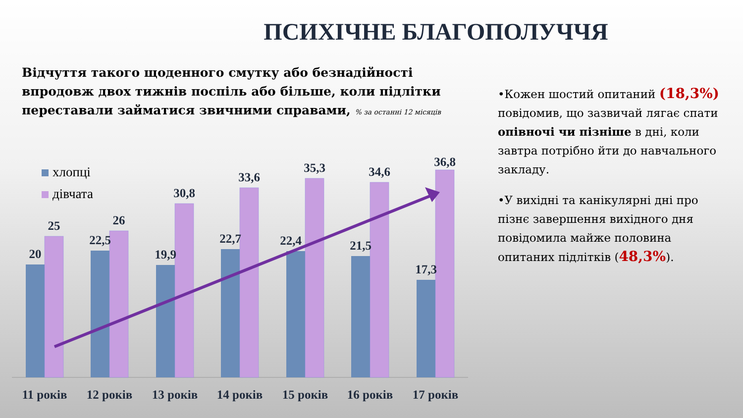ПСИХІЧНЕ БЛАГОПОЛУЧЧЯ
Відчуття такого щоденного смутку або безнадійності впродовж двох тижнів поспіль або більше, коли підлітки переставали займатися звичними справами, % за останні 12 місяців
хлопці
дівчата
20
22,5
19,9
22,7
22,4
21,5
17,3
25
26
30,8
33,6
35,3
34,6
36,8
11 років
12 років
13 років
14 років
15 років
16 років
17 років
•Кожен шостий опитаний (18,3%) повідомив, що зазвичай лягає спати опівночі чи пізніше в дні, коли завтра потрібно йти до навчального закладу.
•У вихідні та канікулярні дні про пізнє завершення вихідного дня повідомила майже половина опитаних підлітків (48,3%).